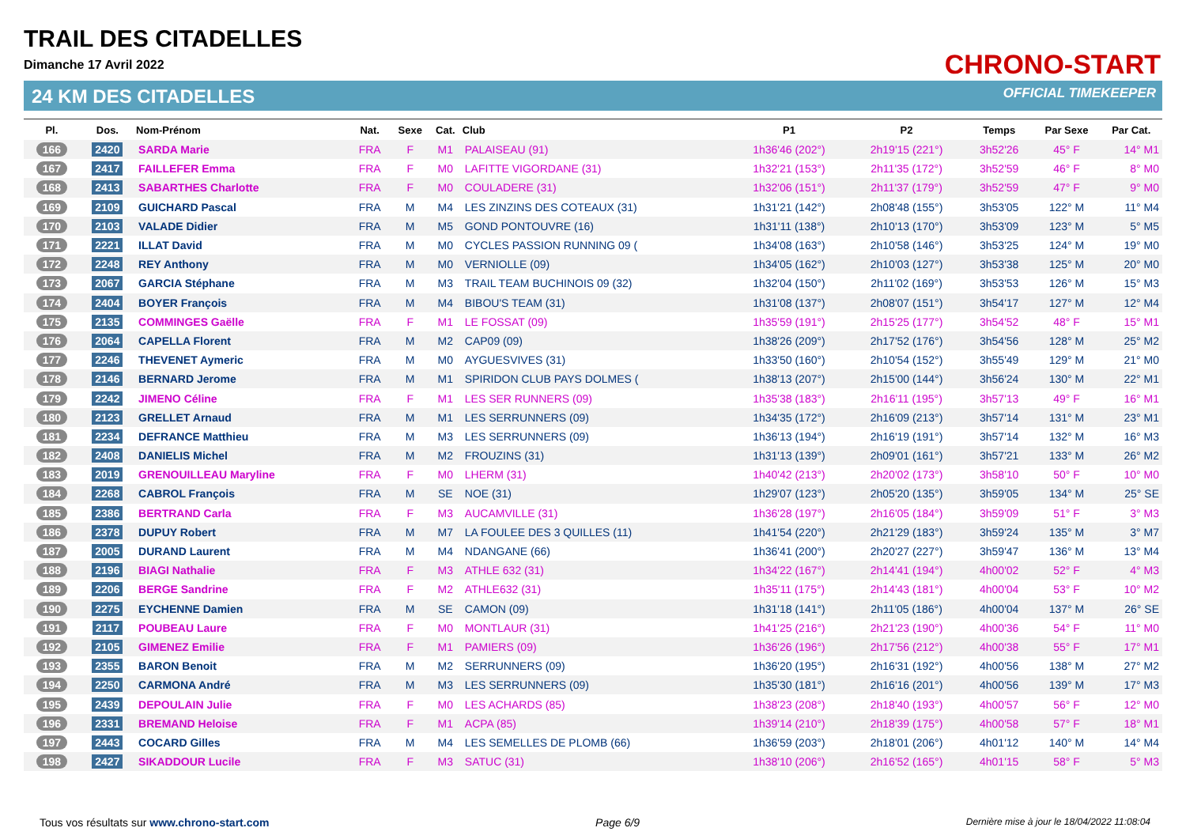TRAIL DES CITADELLES
Dimanche 17 Avril 2022
24 KM DES CITADELLES
CHRONO-START
OFFICIAL TIMEKEEPER
| Pl. | Dos. | Nom-Prénom | Nat. | Sexe | Cat. | Club | P1 | P2 | Temps | Par Sexe | Par Cat. |
| --- | --- | --- | --- | --- | --- | --- | --- | --- | --- | --- | --- |
| 166 | 2420 | SARDA Marie | FRA | F | M1 | PALAISEAU (91) | 1h36'46 (202°) | 2h19'15 (221°) | 3h52'26 | 45° F | 14° M1 |
| 167 | 2417 | FAILLEFER Emma | FRA | F | M0 | LAFITTE VIGORDANE (31) | 1h32'21 (153°) | 2h11'35 (172°) | 3h52'59 | 46° F | 8° M0 |
| 168 | 2413 | SABARTHES Charlotte | FRA | F | M0 | COULADERE (31) | 1h32'06 (151°) | 2h11'37 (179°) | 3h52'59 | 47° F | 9° M0 |
| 169 | 2109 | GUICHARD Pascal | FRA | M | M4 | LES ZINZINS DES COTEAUX (31) | 1h31'21 (142°) | 2h08'48 (155°) | 3h53'05 | 122° M | 11° M4 |
| 170 | 2103 | VALADE Didier | FRA | M | M5 | GOND PONTOUVRE (16) | 1h31'11 (138°) | 2h10'13 (170°) | 3h53'09 | 123° M | 5° M5 |
| 171 | 2221 | ILLAT David | FRA | M | M0 | CYCLES PASSION RUNNING 09 ( | 1h34'08 (163°) | 2h10'58 (146°) | 3h53'25 | 124° M | 19° M0 |
| 172 | 2248 | REY Anthony | FRA | M | M0 | VERNIOLLE (09) | 1h34'05 (162°) | 2h10'03 (127°) | 3h53'38 | 125° M | 20° M0 |
| 173 | 2067 | GARCIA Stéphane | FRA | M | M3 | TRAIL TEAM BUCHINOIS 09 (32) | 1h32'04 (150°) | 2h11'02 (169°) | 3h53'53 | 126° M | 15° M3 |
| 174 | 2404 | BOYER François | FRA | M | M4 | BIBOU'S TEAM (31) | 1h31'08 (137°) | 2h08'07 (151°) | 3h54'17 | 127° M | 12° M4 |
| 175 | 2135 | COMMINGES Gaëlle | FRA | F | M1 | LE FOSSAT (09) | 1h35'59 (191°) | 2h15'25 (177°) | 3h54'52 | 48° F | 15° M1 |
| 176 | 2064 | CAPELLA Florent | FRA | M | M2 | CAP09 (09) | 1h38'26 (209°) | 2h17'52 (176°) | 3h54'56 | 128° M | 25° M2 |
| 177 | 2246 | THEVENET Aymeric | FRA | M | M0 | AYGUESVIVES (31) | 1h33'50 (160°) | 2h10'54 (152°) | 3h55'49 | 129° M | 21° M0 |
| 178 | 2146 | BERNARD Jerome | FRA | M | M1 | SPIRIDON CLUB PAYS DOLMES ( | 1h38'13 (207°) | 2h15'00 (144°) | 3h56'24 | 130° M | 22° M1 |
| 179 | 2242 | JIMENO Céline | FRA | F | M1 | LES SER RUNNERS (09) | 1h35'38 (183°) | 2h16'11 (195°) | 3h57'13 | 49° F | 16° M1 |
| 180 | 2123 | GRELLET Arnaud | FRA | M | M1 | LES SERRUNNERS (09) | 1h34'35 (172°) | 2h16'09 (213°) | 3h57'14 | 131° M | 23° M1 |
| 181 | 2234 | DEFRANCE Matthieu | FRA | M | M3 | LES SERRUNNERS (09) | 1h36'13 (194°) | 2h16'19 (191°) | 3h57'14 | 132° M | 16° M3 |
| 182 | 2408 | DANIELIS Michel | FRA | M | M2 | FROUZINS (31) | 1h31'13 (139°) | 2h09'01 (161°) | 3h57'21 | 133° M | 26° M2 |
| 183 | 2019 | GRENOUILLEAU Maryline | FRA | F | M0 | LHERM (31) | 1h40'42 (213°) | 2h20'02 (173°) | 3h58'10 | 50° F | 10° M0 |
| 184 | 2268 | CABROL François | FRA | M | SE | NOE (31) | 1h29'07 (123°) | 2h05'20 (135°) | 3h59'05 | 134° M | 25° SE |
| 185 | 2386 | BERTRAND Carla | FRA | F | M3 | AUCAMVILLE (31) | 1h36'28 (197°) | 2h16'05 (184°) | 3h59'09 | 51° F | 3° M3 |
| 186 | 2378 | DUPUY Robert | FRA | M | M7 | LA FOULEE DES 3 QUILLES (11) | 1h41'54 (220°) | 2h21'29 (183°) | 3h59'24 | 135° M | 3° M7 |
| 187 | 2005 | DURAND Laurent | FRA | M | M4 | NDANGANE (66) | 1h36'41 (200°) | 2h20'27 (227°) | 3h59'47 | 136° M | 13° M4 |
| 188 | 2196 | BIAGI Nathalie | FRA | F | M3 | ATHLE 632 (31) | 1h34'22 (167°) | 2h14'41 (194°) | 4h00'02 | 52° F | 4° M3 |
| 189 | 2206 | BERGE Sandrine | FRA | F | M2 | ATHLE632 (31) | 1h35'11 (175°) | 2h14'43 (181°) | 4h00'04 | 53° F | 10° M2 |
| 190 | 2275 | EYCHENNE Damien | FRA | M | SE | CAMON (09) | 1h31'18 (141°) | 2h11'05 (186°) | 4h00'04 | 137° M | 26° SE |
| 191 | 2117 | POUBEAU Laure | FRA | F | M0 | MONTLAUR (31) | 1h41'25 (216°) | 2h21'23 (190°) | 4h00'36 | 54° F | 11° M0 |
| 192 | 2105 | GIMENEZ Emilie | FRA | F | M1 | PAMIERS (09) | 1h36'26 (196°) | 2h17'56 (212°) | 4h00'38 | 55° F | 17° M1 |
| 193 | 2355 | BARON Benoit | FRA | M | M2 | SERRUNNERS (09) | 1h36'20 (195°) | 2h16'31 (192°) | 4h00'56 | 138° M | 27° M2 |
| 194 | 2250 | CARMONA André | FRA | M | M3 | LES SERRUNNERS (09) | 1h35'30 (181°) | 2h16'16 (201°) | 4h00'56 | 139° M | 17° M3 |
| 195 | 2439 | DEPOULAIN Julie | FRA | F | M0 | LES ACHARDS (85) | 1h38'23 (208°) | 2h18'40 (193°) | 4h00'57 | 56° F | 12° M0 |
| 196 | 2331 | BREMAND Heloise | FRA | F | M1 | ACPA (85) | 1h39'14 (210°) | 2h18'39 (175°) | 4h00'58 | 57° F | 18° M1 |
| 197 | 2443 | COCARD Gilles | FRA | M | M4 | LES SEMELLES DE PLOMB (66) | 1h36'59 (203°) | 2h18'01 (206°) | 4h01'12 | 140° M | 14° M4 |
| 198 | 2427 | SIKADDOUR Lucile | FRA | F | M3 | SATUC (31) | 1h38'10 (206°) | 2h16'52 (165°) | 4h01'15 | 58° F | 5° M3 |
Tous vos résultats sur www.chrono-start.com Page 6/9 Dernière mise à jour le 18/04/2022 11:08:04